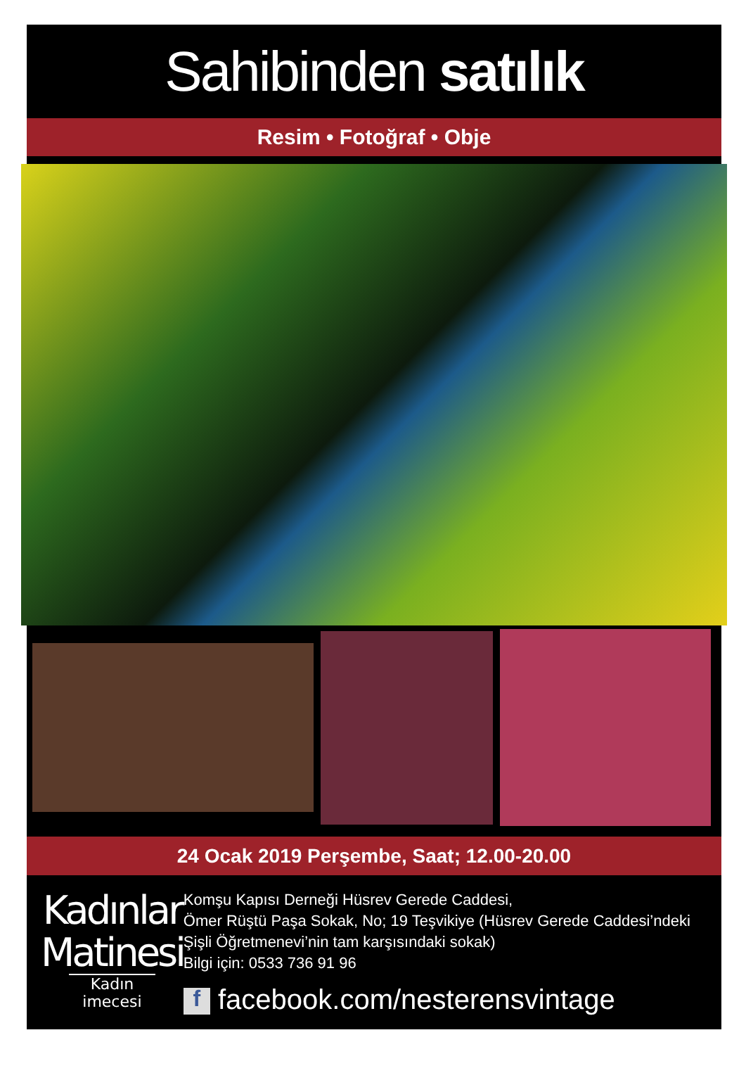Sahibinden satılık
Resim • Fotoğraf • Obje
24 Ocak 2019 Perşembe, Saat; 12.00-20.00
Kadınlar
Matinesi
Kadın imecesi
Komşu Kapısı Derneği Hüsrev Gerede Caddesi,
Ömer Rüştü Paşa Sokak, No; 19 Teşvikiye (Hüsrev Gerede Caddesi’ndeki Şişli Öğretmenevi’nin tam karşısındaki sokak)
Bilgi için: 0533 736 91 96
f facebook.com/nesterensvintage